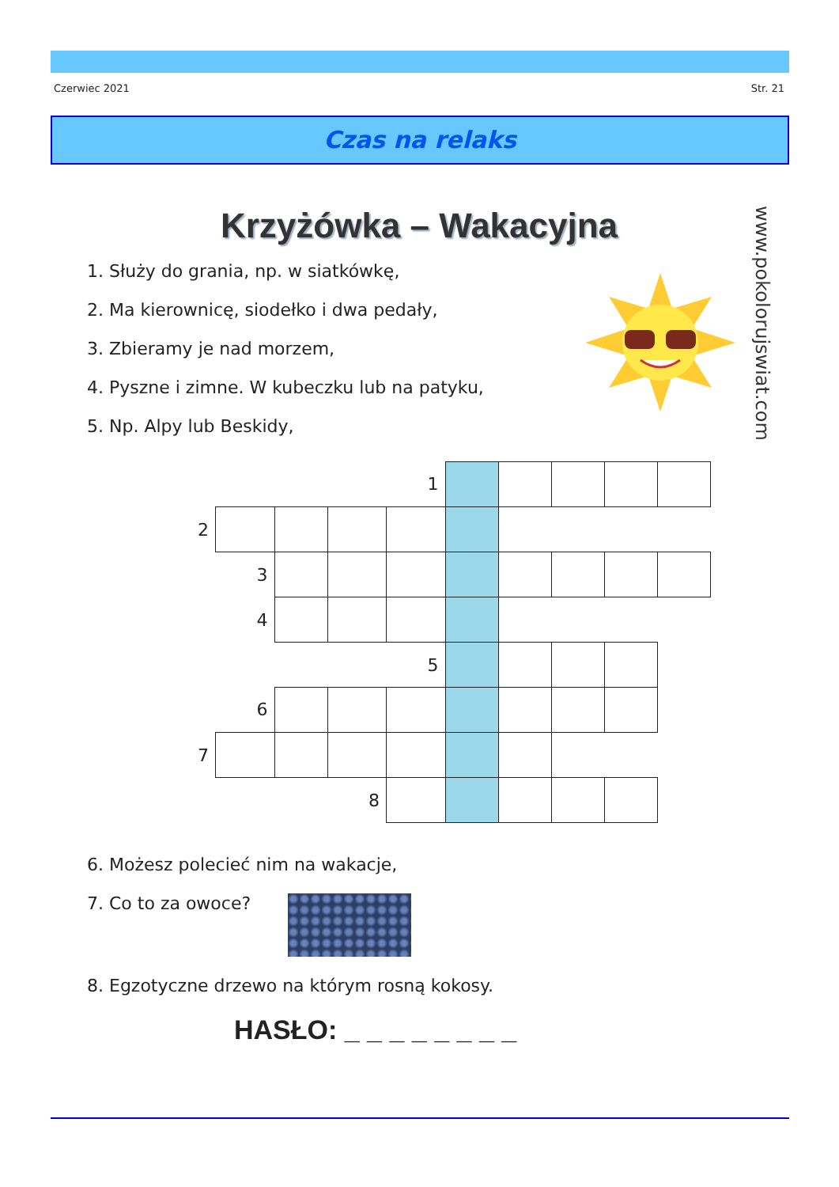Czerwiec 2021 Str. 21
Czas na relaks
Krzyżówka – Wakacyjna
1. Służy do grania, np. w siatkówkę,
2. Ma kierownicę, siodełko i dwa pedały,
3. Zbieramy je nad morzem,
4. Pyszne i zimne. W kubeczku lub na patyku,
5. Np. Alpy lub Beskidy,
| | | | | 1 | | | | | |
| 2 | | | | | | | | | |
| | 3 | | | | | | | | |
| | 4 | | | | | | | | |
| | | | | 5 | | | | | |
| | 6 | | | | | | | | |
| 7 | | | | | | | | | |
| | | | 8 | | | | | | |
6. Możesz polecieć nim na wakacje,
7. Co to za owoce?
8. Egzotyczne drzewo na którym rosną kokosy.
HASŁO: _ _ _ _ _ _ _ _
www.pokolorujswiat.com